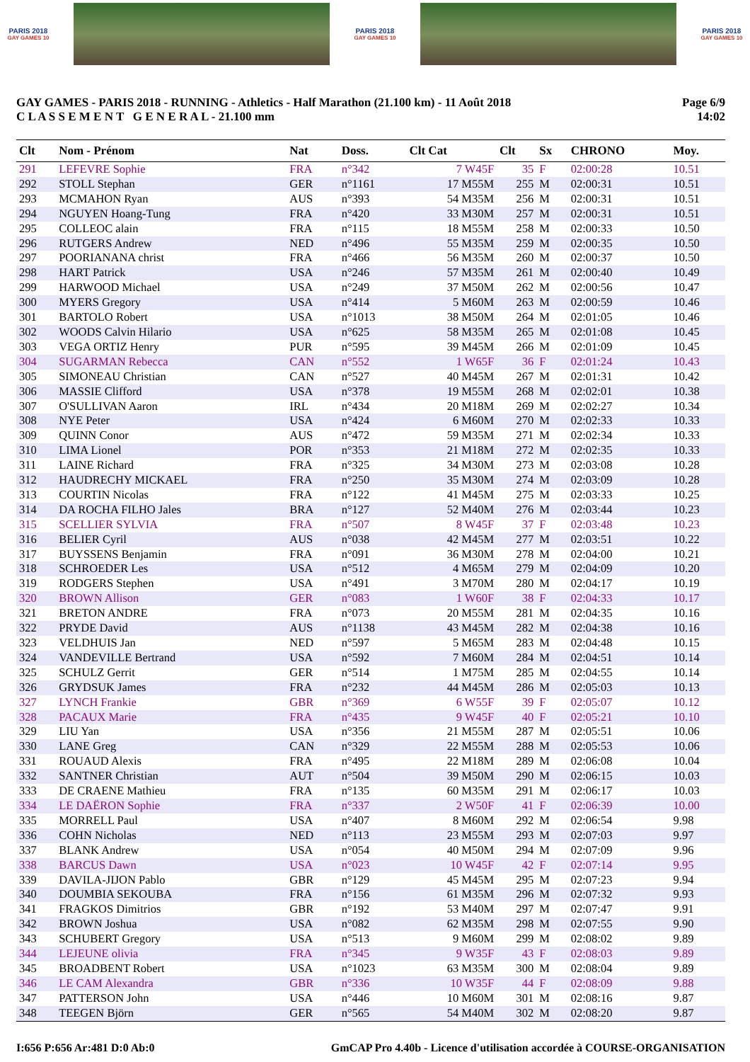PARIS 2018
GAY GAMES 10
PARIS 2018
GAY GAMES 10
PARIS 2018
GAY GAMES 10
GAY GAMES - PARIS 2018 - RUNNING - Athletics - Half Marathon (21.100 km) - 11 Août 2018
C L A S S E M E N T G E N E R A L - 21.100 mm
Page 6/9
14:02
| Clt | Nom - Prénom | Nat | Doss. | Clt Cat | Clt | Sx | CHRONO | Moy. |
| --- | --- | --- | --- | --- | --- | --- | --- | --- |
| 291 | LEFEVRE Sophie | FRA | n°342 | 7 W45F | 35 | F | 02:00:28 | 10.51 |
| 292 | STOLL Stephan | GER | n°1161 | 17 M55M | 255 | M | 02:00:31 | 10.51 |
| 293 | MCMAHON Ryan | AUS | n°393 | 54 M35M | 256 | M | 02:00:31 | 10.51 |
| 294 | NGUYEN Hoang-Tung | FRA | n°420 | 33 M30M | 257 | M | 02:00:31 | 10.51 |
| 295 | COLLEOC alain | FRA | n°115 | 18 M55M | 258 | M | 02:00:33 | 10.50 |
| 296 | RUTGERS Andrew | NED | n°496 | 55 M35M | 259 | M | 02:00:35 | 10.50 |
| 297 | POORIANANA christ | FRA | n°466 | 56 M35M | 260 | M | 02:00:37 | 10.50 |
| 298 | HART Patrick | USA | n°246 | 57 M35M | 261 | M | 02:00:40 | 10.49 |
| 299 | HARWOOD Michael | USA | n°249 | 37 M50M | 262 | M | 02:00:56 | 10.47 |
| 300 | MYERS Gregory | USA | n°414 | 5 M60M | 263 | M | 02:00:59 | 10.46 |
| 301 | BARTOLO Robert | USA | n°1013 | 38 M50M | 264 | M | 02:01:05 | 10.46 |
| 302 | WOODS Calvin Hilario | USA | n°625 | 58 M35M | 265 | M | 02:01:08 | 10.45 |
| 303 | VEGA ORTIZ Henry | PUR | n°595 | 39 M45M | 266 | M | 02:01:09 | 10.45 |
| 304 | SUGARMAN Rebecca | CAN | n°552 | 1 W65F | 36 | F | 02:01:24 | 10.43 |
| 305 | SIMONEAU Christian | CAN | n°527 | 40 M45M | 267 | M | 02:01:31 | 10.42 |
| 306 | MASSIE Clifford | USA | n°378 | 19 M55M | 268 | M | 02:02:01 | 10.38 |
| 307 | O'SULLIVAN Aaron | IRL | n°434 | 20 M18M | 269 | M | 02:02:27 | 10.34 |
| 308 | NYE Peter | USA | n°424 | 6 M60M | 270 | M | 02:02:33 | 10.33 |
| 309 | QUINN Conor | AUS | n°472 | 59 M35M | 271 | M | 02:02:34 | 10.33 |
| 310 | LIMA Lionel | POR | n°353 | 21 M18M | 272 | M | 02:02:35 | 10.33 |
| 311 | LAINE Richard | FRA | n°325 | 34 M30M | 273 | M | 02:03:08 | 10.28 |
| 312 | HAUDRECHY MICKAEL | FRA | n°250 | 35 M30M | 274 | M | 02:03:09 | 10.28 |
| 313 | COURTIN Nicolas | FRA | n°122 | 41 M45M | 275 | M | 02:03:33 | 10.25 |
| 314 | DA ROCHA FILHO Jales | BRA | n°127 | 52 M40M | 276 | M | 02:03:44 | 10.23 |
| 315 | SCELLIER SYLVIA | FRA | n°507 | 8 W45F | 37 | F | 02:03:48 | 10.23 |
| 316 | BELIER Cyril | AUS | n°038 | 42 M45M | 277 | M | 02:03:51 | 10.22 |
| 317 | BUYSSENS Benjamin | FRA | n°091 | 36 M30M | 278 | M | 02:04:00 | 10.21 |
| 318 | SCHROEDER Les | USA | n°512 | 4 M65M | 279 | M | 02:04:09 | 10.20 |
| 319 | RODGERS Stephen | USA | n°491 | 3 M70M | 280 | M | 02:04:17 | 10.19 |
| 320 | BROWN Allison | GER | n°083 | 1 W60F | 38 | F | 02:04:33 | 10.17 |
| 321 | BRETON ANDRE | FRA | n°073 | 20 M55M | 281 | M | 02:04:35 | 10.16 |
| 322 | PRYDE David | AUS | n°1138 | 43 M45M | 282 | M | 02:04:38 | 10.16 |
| 323 | VELDHUIS Jan | NED | n°597 | 5 M65M | 283 | M | 02:04:48 | 10.15 |
| 324 | VANDEVILLE Bertrand | USA | n°592 | 7 M60M | 284 | M | 02:04:51 | 10.14 |
| 325 | SCHULZ Gerrit | GER | n°514 | 1 M75M | 285 | M | 02:04:55 | 10.14 |
| 326 | GRYDSUK James | FRA | n°232 | 44 M45M | 286 | M | 02:05:03 | 10.13 |
| 327 | LYNCH Frankie | GBR | n°369 | 6 W55F | 39 | F | 02:05:07 | 10.12 |
| 328 | PACAUX Marie | FRA | n°435 | 9 W45F | 40 | F | 02:05:21 | 10.10 |
| 329 | LIU Yan | USA | n°356 | 21 M55M | 287 | M | 02:05:51 | 10.06 |
| 330 | LANE Greg | CAN | n°329 | 22 M55M | 288 | M | 02:05:53 | 10.06 |
| 331 | ROUAUD Alexis | FRA | n°495 | 22 M18M | 289 | M | 02:06:08 | 10.04 |
| 332 | SANTNER Christian | AUT | n°504 | 39 M50M | 290 | M | 02:06:15 | 10.03 |
| 333 | DE CRAENE Mathieu | FRA | n°135 | 60 M35M | 291 | M | 02:06:17 | 10.03 |
| 334 | LE DAËRON Sophie | FRA | n°337 | 2 W50F | 41 | F | 02:06:39 | 10.00 |
| 335 | MORRELL Paul | USA | n°407 | 8 M60M | 292 | M | 02:06:54 | 9.98 |
| 336 | COHN Nicholas | NED | n°113 | 23 M55M | 293 | M | 02:07:03 | 9.97 |
| 337 | BLANK Andrew | USA | n°054 | 40 M50M | 294 | M | 02:07:09 | 9.96 |
| 338 | BARCUS Dawn | USA | n°023 | 10 W45F | 42 | F | 02:07:14 | 9.95 |
| 339 | DAVILA-JIJON Pablo | GBR | n°129 | 45 M45M | 295 | M | 02:07:23 | 9.94 |
| 340 | DOUMBIA SEKOUBA | FRA | n°156 | 61 M35M | 296 | M | 02:07:32 | 9.93 |
| 341 | FRAGKOS Dimitrios | GBR | n°192 | 53 M40M | 297 | M | 02:07:47 | 9.91 |
| 342 | BROWN Joshua | USA | n°082 | 62 M35M | 298 | M | 02:07:55 | 9.90 |
| 343 | SCHUBERT Gregory | USA | n°513 | 9 M60M | 299 | M | 02:08:02 | 9.89 |
| 344 | LEJEUNE olivia | FRA | n°345 | 9 W35F | 43 | F | 02:08:03 | 9.89 |
| 345 | BROADBENT Robert | USA | n°1023 | 63 M35M | 300 | M | 02:08:04 | 9.89 |
| 346 | LE CAM Alexandra | GBR | n°336 | 10 W35F | 44 | F | 02:08:09 | 9.88 |
| 347 | PATTERSON John | USA | n°446 | 10 M60M | 301 | M | 02:08:16 | 9.87 |
| 348 | TEEGEN Björn | GER | n°565 | 54 M40M | 302 | M | 02:08:20 | 9.87 |
I:656 P:656 Ar:481 D:0 Ab:0 GmCAP Pro 4.40b - Licence d'utilisation accordée à COURSE-ORGANISATION